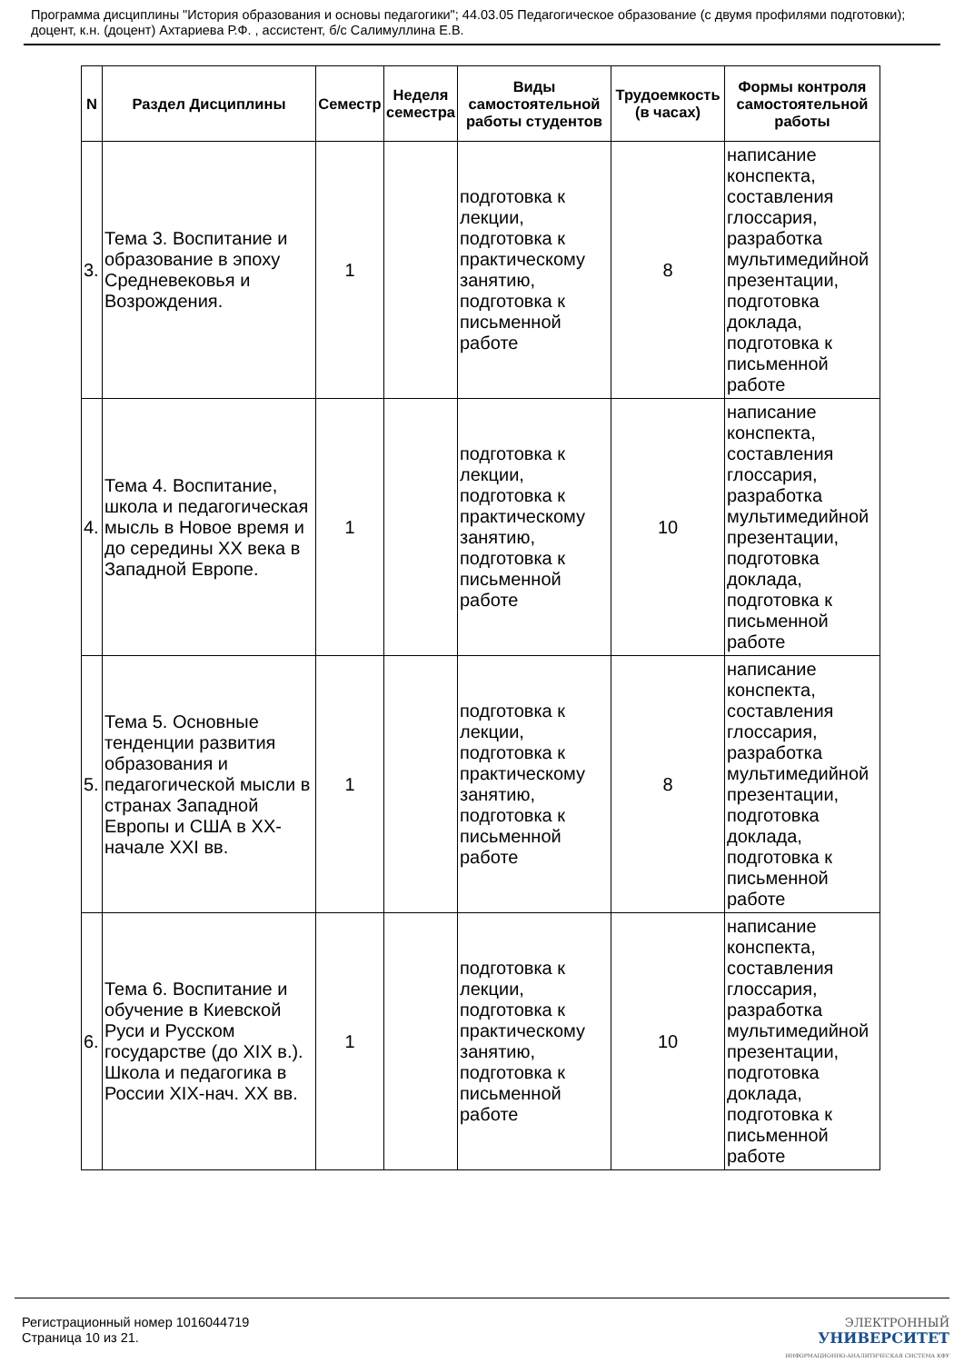Программа дисциплины "История образования и основы педагогики"; 44.03.05 Педагогическое образование (с двумя профилями подготовки); доцент, к.н. (доцент) Ахтариева Р.Ф. , ассистент, б/с Салимуллина Е.В.
| N | Раздел Дисциплины | Семестр | Неделя семестра | Виды самостоятельной работы студентов | Трудоемкость (в часах) | Формы контроля самостоятельной работы |
| --- | --- | --- | --- | --- | --- | --- |
| 3. | Тема 3. Воспитание и образование в эпоху Средневековья и Возрождения. | 1 | | подготовка к лекции, подготовка к практическому занятию, подготовка к письменной работе | 8 | написание конспекта, составления глоссария, разработка мультимедийной презентации, подготовка доклада, подготовка к письменной работе |
| 4. | Тема 4. Воспитание, школа и педагогическая мысль в Новое время и до середины XX века в Западной Европе. | 1 | | подготовка к лекции, подготовка к практическому занятию, подготовка к письменной работе | 10 | написание конспекта, составления глоссария, разработка мультимедийной презентации, подготовка доклада, подготовка к письменной работе |
| 5. | Тема 5. Основные тенденции развития образования и педагогической мысли в странах Западной Европы и США в XX-начале XXI вв. | 1 | | подготовка к лекции, подготовка к практическому занятию, подготовка к письменной работе | 8 | написание конспекта, составления глоссария, разработка мультимедийной презентации, подготовка доклада, подготовка к письменной работе |
| 6. | Тема 6. Воспитание и обучение в Киевской Руси и Русском государстве (до XIX в.). Школа и педагогика в России XIX-нач. XX вв. | 1 | | подготовка к лекции, подготовка к практическому занятию, подготовка к письменной работе | 10 | написание конспекта, составления глоссария, разработка мультимедийной презентации, подготовка доклада, подготовка к письменной работе |
Регистрационный номер 1016044719
Страница 10 из 21.
ЭЛЕКТРОННЫЙ
УНИВЕРСИТЕТ
ИНФОРМАЦИОННО-АНАЛИТИЧЕСКАЯ СИСТЕМА КФУ